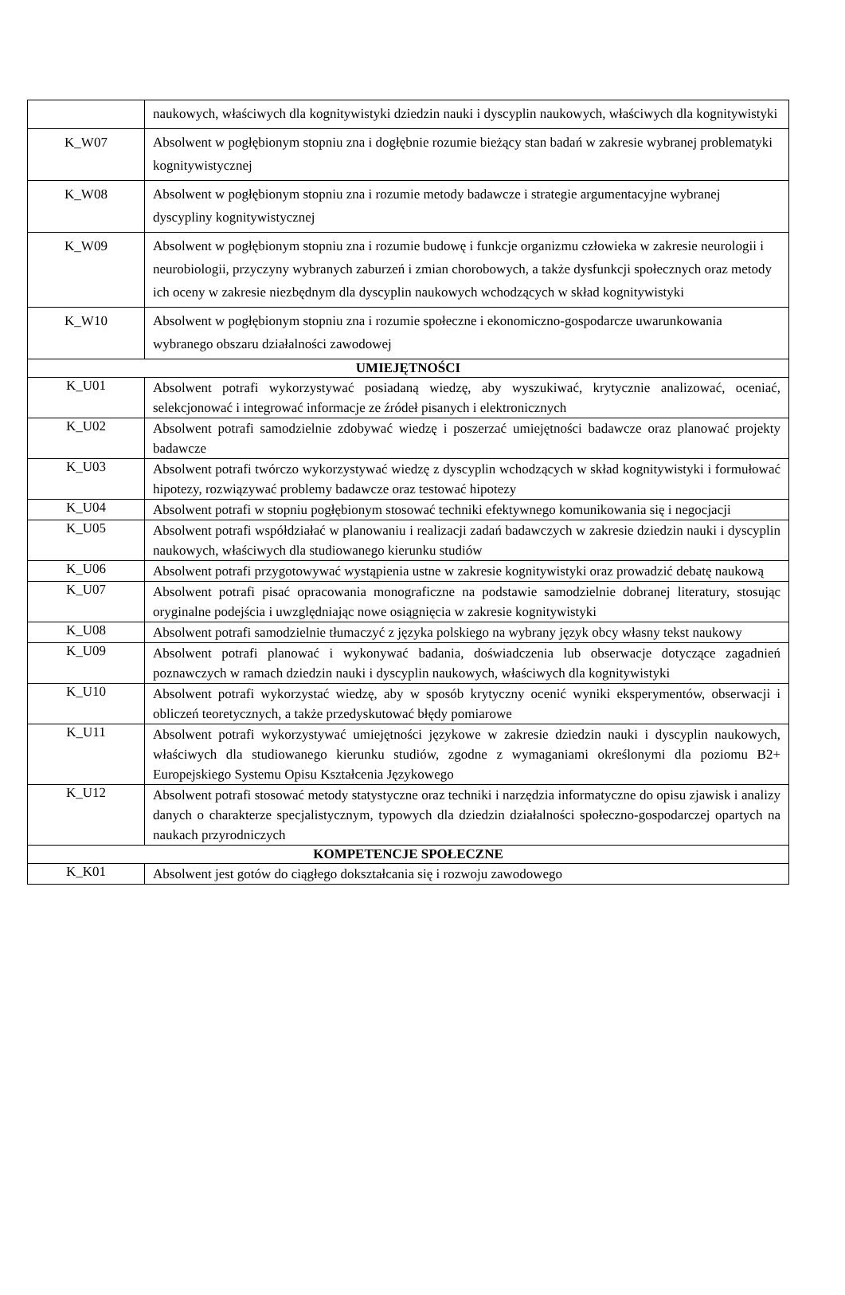| | naukowych, właściwych dla kognitywistyki dziedzin nauki i dyscyplin naukowych, właściwych dla kognitywistyki |
| K_W07 | Absolwent w pogłębionym stopniu zna i dogłębnie rozumie bieżący stan badań w zakresie wybranej problematyki kognitywistycznej |
| K_W08 | Absolwent w pogłębionym stopniu zna i rozumie metody badawcze i strategie argumentacyjne wybranej dyscypliny kognitywistycznej |
| K_W09 | Absolwent w pogłębionym stopniu zna i rozumie budowę i funkcje organizmu człowieka w zakresie neurologii i neurobiologii, przyczyny wybranych zaburzeń i zmian chorobowych, a także dysfunkcji społecznych oraz metody ich oceny w zakresie niezbędnym dla dyscyplin naukowych wchodzących w skład kognitywistyki |
| K_W10 | Absolwent w pogłębionym stopniu zna i rozumie społeczne i ekonomiczno-gospodarcze uwarunkowania wybranego obszaru działalności zawodowej |
| UMIEJĘTNOŚCI | |
| K_U01 | Absolwent potrafi wykorzystywać posiadaną wiedzę, aby wyszukiwać, krytycznie analizować, oceniać, selekcjonować i integrować informacje ze źródeł pisanych i elektronicznych |
| K_U02 | Absolwent potrafi samodzielnie zdobywać wiedzę i poszerzać umiejętności badawcze oraz planować projekty badawcze |
| K_U03 | Absolwent potrafi twórczo wykorzystywać wiedzę z dyscyplin wchodzących w skład kognitywistyki i formułować hipotezy, rozwiązywać problemy badawcze oraz testować hipotezy |
| K_U04 | Absolwent potrafi w stopniu pogłębionym stosować techniki efektywnego komunikowania się i negocjacji |
| K_U05 | Absolwent potrafi współdziałać w planowaniu i realizacji zadań badawczych w zakresie dziedzin nauki i dyscyplin naukowych, właściwych dla studiowanego kierunku studiów |
| K_U06 | Absolwent potrafi przygotowywać wystąpienia ustne w zakresie kognitywistyki oraz prowadzić debatę naukową |
| K_U07 | Absolwent potrafi pisać opracowania monograficzne na podstawie samodzielnie dobranej literatury, stosując oryginalne podejścia i uwzględniając nowe osiągnięcia w zakresie kognitywistyki |
| K_U08 | Absolwent potrafi samodzielnie tłumaczyć z języka polskiego na wybrany język obcy własny tekst naukowy |
| K_U09 | Absolwent potrafi planować i wykonywać badania, doświadczenia lub obserwacje dotyczące zagadnień poznawczych w ramach dziedzin nauki i dyscyplin naukowych, właściwych dla kognitywistyki |
| K_U10 | Absolwent potrafi wykorzystać wiedzę, aby w sposób krytyczny ocenić wyniki eksperymentów, obserwacji i obliczeń teoretycznych, a także przedyskutować błędy pomiarowe |
| K_U11 | Absolwent potrafi wykorzystywać umiejętności językowe w zakresie dziedzin nauki i dyscyplin naukowych, właściwych dla studiowanego kierunku studiów, zgodne z wymaganiami określonymi dla poziomu B2+ Europejskiego Systemu Opisu Kształcenia Językowego |
| K_U12 | Absolwent potrafi stosować metody statystyczne oraz techniki i narzędzia informatyczne do opisu zjawisk i analizy danych o charakterze specjalistycznym, typowych dla dziedzin działalności społeczno-gospodarczej opartych na naukach przyrodniczych |
| KOMPETENCJE SPOŁECZNE | |
| K_K01 | Absolwent jest gotów do ciągłego dokształcania się i rozwoju zawodowego |